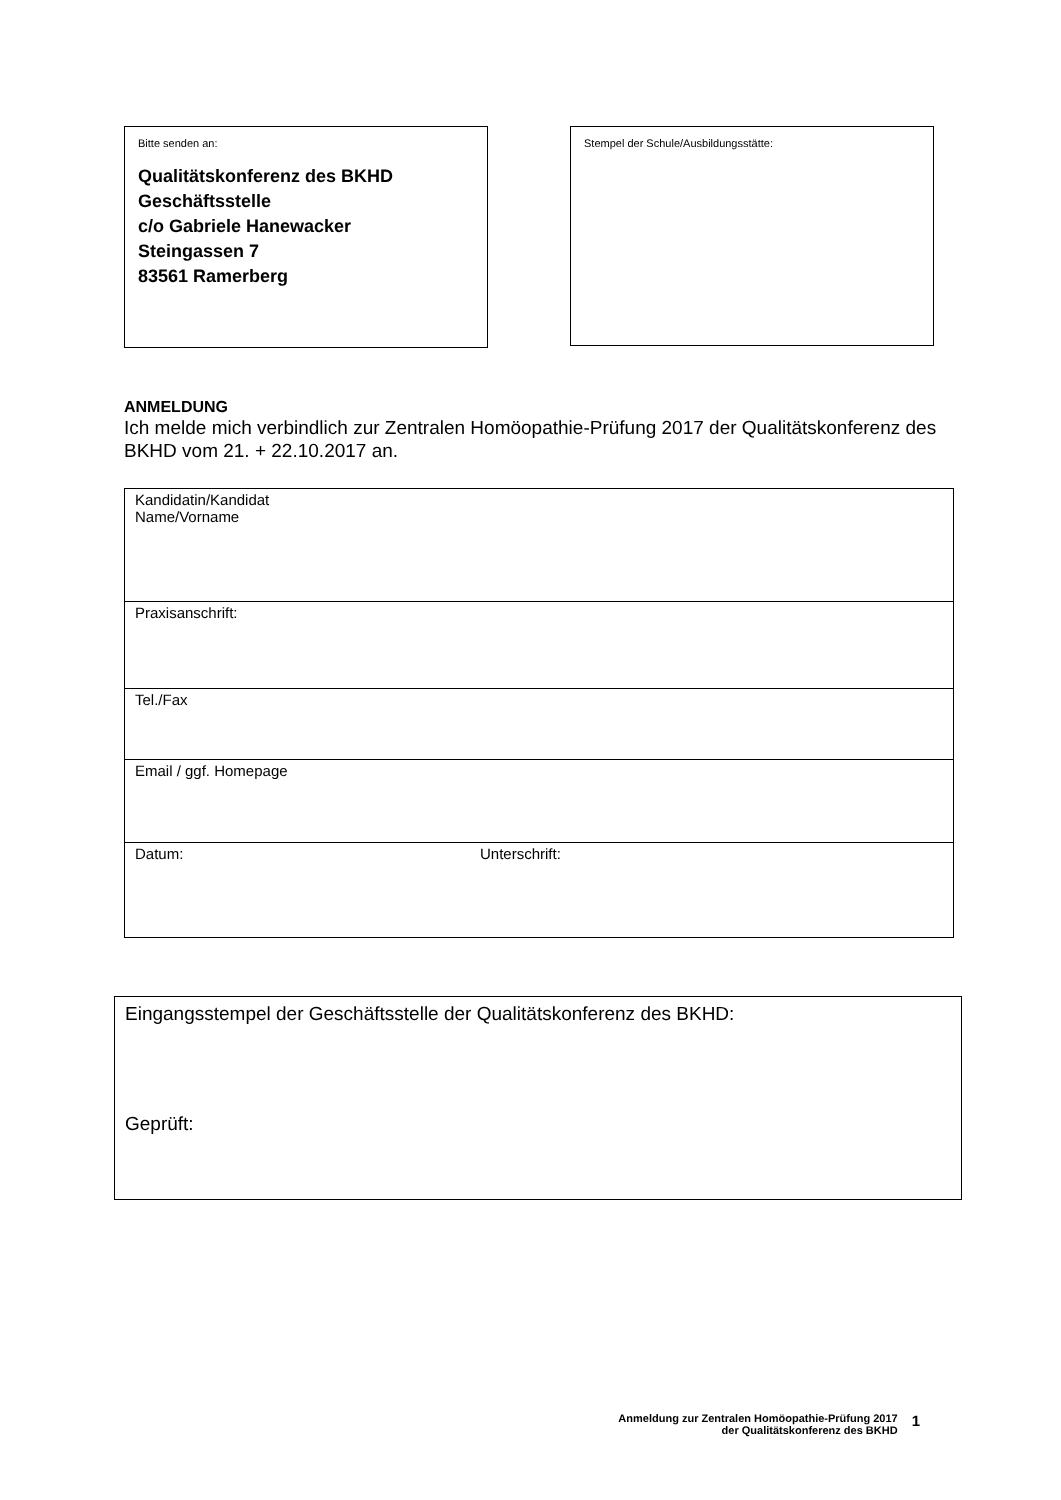Bitte senden an:
Qualitätskonferenz des BKHD
Geschäftsstelle
c/o Gabriele Hanewacker
Steingassen 7
83561 Ramerberg
Stempel der Schule/Ausbildungsstätte:
ANMELDUNG
Ich melde mich verbindlich zur Zentralen Homöopathie-Prüfung 2017 der Qualitätskonferenz des BKHD vom 21. + 22.10.2017 an.
| Kandidatin/Kandidat Name/Vorname | |
| Praxisanschrift: | |
| Tel./Fax | |
| Email / ggf. Homepage | |
| Datum: | Unterschrift: |
Eingangsstempel der Geschäftsstelle der Qualitätskonferenz des BKHD:
Geprüft:
Anmeldung zur Zentralen Homöopathie-Prüfung 2017
der Qualitätskonferenz des BKHD
1